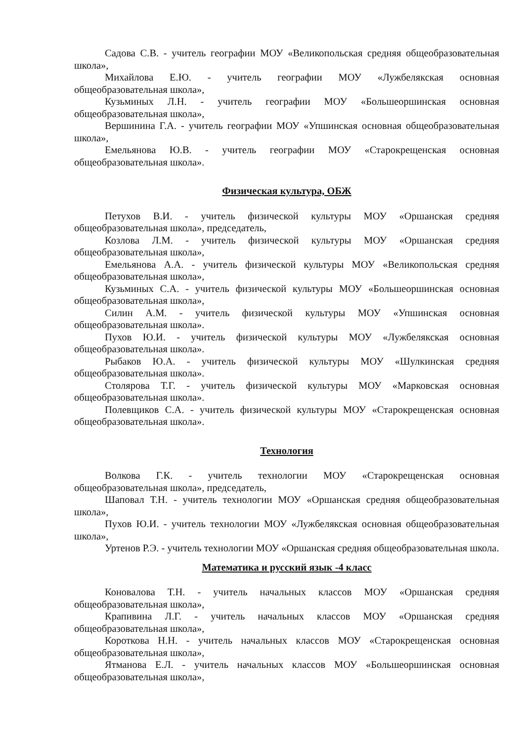Садова С.В. - учитель географии МОУ «Великопольская средняя общеобразовательная школа»,
Михайлова Е.Ю. - учитель географии МОУ «Лужбелякская основная общеобразовательная школа»,
Кузьминых Л.Н. - учитель географии МОУ «Большеоршинская основная общеобразовательная школа»,
Вершинина Г.А. - учитель географии МОУ «Упшинская основная общеобразовательная школа»,
Емельянова Ю.В. - учитель географии МОУ «Старокрещенская основная общеобразовательная школа».
Физическая культура, ОБЖ
Петухов В.И. - учитель физической культуры МОУ «Оршанская средняя общеобразовательная школа», председатель,
Козлова Л.М. - учитель физической культуры МОУ «Оршанская средняя общеобразовательная школа»,
Емельянова А.А. - учитель физической культуры МОУ «Великопольская средняя общеобразовательная школа»,
Кузьминых С.А. - учитель физической культуры МОУ «Большеоршинская основная общеобразовательная школа»,
Силин А.М. - учитель физической культуры МОУ «Упшинская основная общеобразовательная школа».
Пухов Ю.И. - учитель физической культуры МОУ «Лужбелякская основная общеобразовательная школа».
Рыбаков Ю.А. - учитель физической культуры МОУ «Шулкинская средняя общеобразовательная школа».
Столярова Т.Г. - учитель физической культуры МОУ «Марковская основная общеобразовательная школа».
Полевщиков С.А. - учитель физической культуры МОУ «Старокрещенская основная общеобразовательная школа».
Технология
Волкова Г.К. - учитель технологии МОУ «Старокрещенская основная общеобразовательная школа», председатель,
Шаповал Т.Н. - учитель технологии МОУ «Оршанская средняя общеобразовательная школа»,
Пухов Ю.И. - учитель технологии МОУ «Лужбелякская основная общеобразовательная школа»,
Уртенов Р.Э. - учитель технологии МОУ «Оршанская средняя общеобразовательная школа.
Математика и русский язык -4 класс
Коновалова Т.Н. - учитель начальных классов МОУ «Оршанская средняя общеобразовательная школа»,
Крапивина Л.Г. - учитель начальных классов МОУ «Оршанская средняя общеобразовательная школа»,
Короткова Н.Н. - учитель начальных классов МОУ «Старокрещенская основная общеобразовательная школа»,
Ятманова Е.Л. - учитель начальных классов МОУ «Большеоршинская основная общеобразовательная школа»,